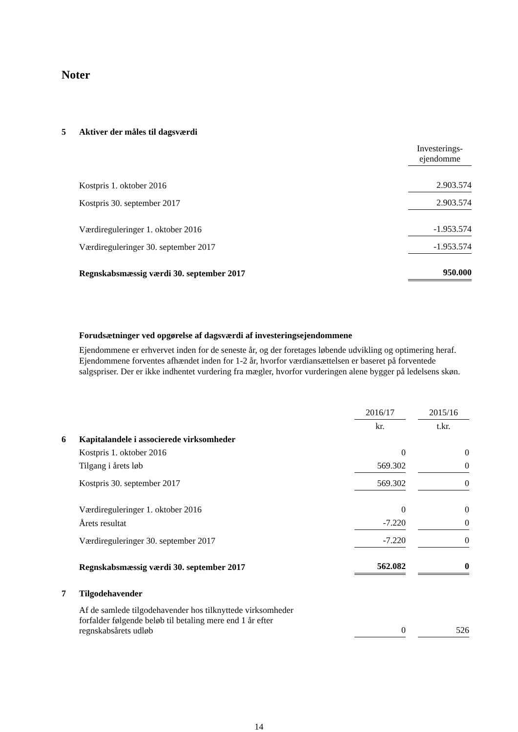Noter
| 5 | Aktiver der måles til dagsværdi | |
| | | Investerings- ejendomme |
| | Kostpris 1. oktober 2016 | 2.903.574 |
| | Kostpris 30. september 2017 | 2.903.574 |
| | Værdireguleringer 1. oktober 2016 | -1.953.574 |
| | Værdireguleringer 30. september 2017 | -1.953.574 |
| | Regnskabsmæssig værdi 30. september 2017 | 950.000 |
Forudsætninger ved opgørelse af dagsværdi af investeringsejendommene
Ejendommene er erhvervet inden for de seneste år, og der foretages løbende udvikling og optimering heraf. Ejendommene forventes afhændet inden for 1-2 år, hvorfor værdiansættelsen er baseret på forventede salgspriser. Der er ikke indhentet vurdering fra mægler, hvorfor vurderingen alene bygger på ledelsens skøn.
| | | 2016/17 | | 2015/16 |
| | | kr. | | t.kr. |
| 6 | Kapitalandele i associerede virksomheder | | | |
| | Kostpris 1. oktober 2016 | 0 | | 0 |
| | Tilgang i årets løb | 569.302 | | 0 |
| | Kostpris 30. september 2017 | 569.302 | | 0 |
| | Værdireguleringer 1. oktober 2016 | 0 | | 0 |
| | Årets resultat | -7.220 | | 0 |
| | Værdireguleringer 30. september 2017 | -7.220 | | 0 |
| | Regnskabsmæssig værdi 30. september 2017 | 562.082 | | 0 |
| 7 | Tilgodehavender | | | |
| | Af de samlede tilgodehavender hos tilknyttede virksomheder forfalder følgende beløb til betaling mere end 1 år efter regnskabsårets udløb | 0 | | 526 |
14